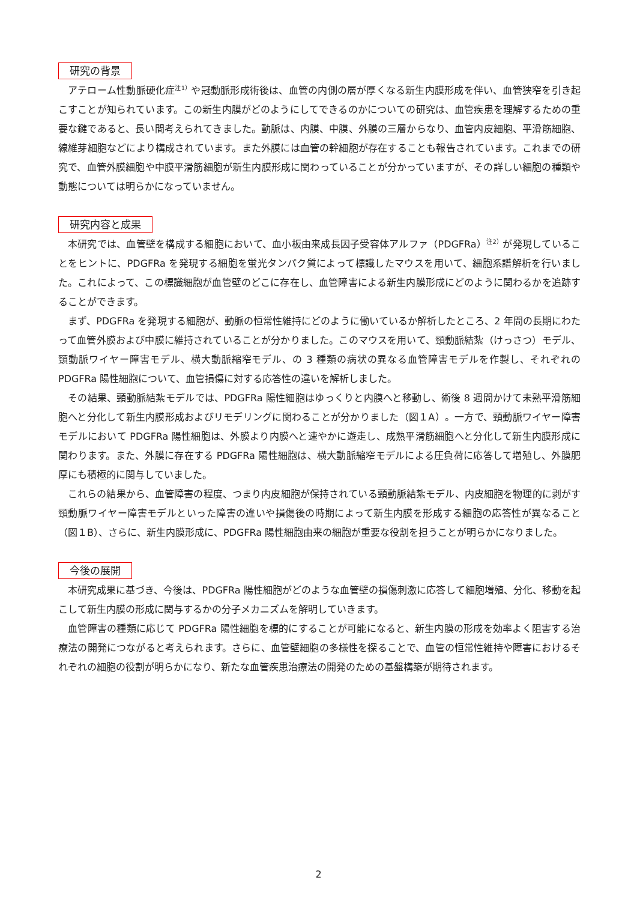研究の背景
アテローム性動脈硬化症<sup>注1）</sup>や冠動脈形成術後は、血管の内側の層が厚くなる新生内膜形成を伴い、血管狭窄を引き起こすことが知られています。この新生内膜がどのようにしてできるのかについての研究は、血管疾患を理解するための重要な鍵であると、長い間考えられてきました。動脈は、内膜、中膜、外膜の三層からなり、血管内皮細胞、平滑筋細胞、線維芽細胞などにより構成されています。また外膜には血管の幹細胞が存在することも報告されています。これまでの研究で、血管外膜細胞や中膜平滑筋細胞が新生内膜形成に関わっていることが分かっていますが、その詳しい細胞の種類や動態については明らかになっていません。
研究内容と成果
本研究では、血管壁を構成する細胞において、血小板由来成長因子受容体アルファ（PDGFRa）<sup>注2）</sup>が発現していることをヒントに、PDGFRa を発現する細胞を蛍光タンパク質によって標識したマウスを用いて、細胞系譜解析を行いました。これによって、この標識細胞が血管壁のどこに存在し、血管障害による新生内膜形成にどのように関わるかを追跡することができます。
まず、PDGFRa を発現する細胞が、動脈の恒常性維持にどのように働いているか解析したところ、2 年間の長期にわたって血管外膜および中膜に維持されていることが分かりました。このマウスを用いて、頸動脈結紮（けっさつ）モデル、頸動脈ワイヤー障害モデル、横大動脈縮窄モデル、の 3 種類の病状の異なる血管障害モデルを作製し、それぞれの PDGFRa 陽性細胞について、血管損傷に対する応答性の違いを解析しました。
その結果、頸動脈結紮モデルでは、PDGFRa 陽性細胞はゆっくりと内膜へと移動し、術後 8 週間かけて未熟平滑筋細胞へと分化して新生内膜形成およびリモデリングに関わることが分かりました（図１A）。一方で、頸動脈ワイヤー障害モデルにおいて PDGFRa 陽性細胞は、外膜より内膜へと速やかに遊走し、成熟平滑筋細胞へと分化して新生内膜形成に関わります。また、外膜に存在する PDGFRa 陽性細胞は、横大動脈縮窄モデルによる圧負荷に応答して増殖し、外膜肥厚にも積極的に関与していました。
これらの結果から、血管障害の程度、つまり内皮細胞が保持されている頸動脈結紮モデル、内皮細胞を物理的に剥がす頸動脈ワイヤー障害モデルといった障害の違いや損傷後の時期によって新生内膜を形成する細胞の応答性が異なること（図１B）、さらに、新生内膜形成に、PDGFRa 陽性細胞由来の細胞が重要な役割を担うことが明らかになりました。
今後の展開
本研究成果に基づき、今後は、PDGFRa 陽性細胞がどのような血管壁の損傷刺激に応答して細胞増殖、分化、移動を起こして新生内膜の形成に関与するかの分子メカニズムを解明していきます。
血管障害の種類に応じて PDGFRa 陽性細胞を標的にすることが可能になると、新生内膜の形成を効率よく阻害する治療法の開発につながると考えられます。さらに、血管壁細胞の多様性を探ることで、血管の恒常性維持や障害におけるそれぞれの細胞の役割が明らかになり、新たな血管疾患治療法の開発のための基盤構築が期待されます。
2